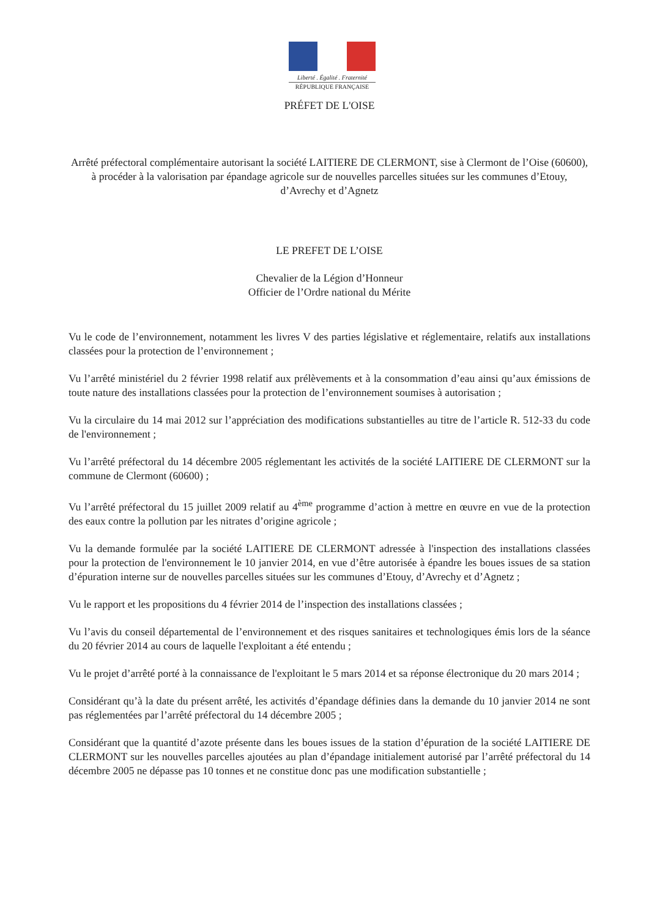Liberté . Égalité . Fraternité
RÉPUBLIQUE FRANÇAISE
PRÉFET DE L'OISE
Arrêté préfectoral complémentaire autorisant la société LAITIERE DE CLERMONT, sise à Clermont de l’Oise (60600), à procéder à la valorisation par épandage agricole sur de nouvelles parcelles situées sur les communes d’Etouy, d’Avrechy et d’Agnetz
LE PREFET DE L’OISE
Chevalier de la Légion d’Honneur
Officier de l’Ordre national du Mérite
Vu le code de l’environnement, notamment les livres V des parties législative et réglementaire, relatifs aux installations classées pour la protection de l’environnement ;
Vu l’arrêté ministériel du 2 février 1998 relatif aux prélèvements et à la consommation d’eau ainsi qu’aux émissions de toute nature des installations classées pour la protection de l’environnement soumises à autorisation ;
Vu la circulaire du 14 mai 2012 sur l’appréciation des modifications substantielles au titre de l’article R. 512-33 du code de l'environnement ;
Vu l’arrêté préfectoral du 14 décembre 2005 réglementant les activités de la société LAITIERE DE CLERMONT sur la commune de Clermont (60600) ;
Vu l’arrêté préfectoral du 15 juillet 2009 relatif au 4<sup>ème</sup> programme d’action à mettre en œuvre en vue de la protection des eaux contre la pollution par les nitrates d’origine agricole ;
Vu la demande formulée par la société LAITIERE DE CLERMONT adressée à l'inspection des installations classées pour la protection de l'environnement le 10 janvier 2014, en vue d’être autorisée à épandre les boues issues de sa station d’épuration interne sur de nouvelles parcelles situées sur les communes d’Etouy, d’Avrechy et d’Agnetz ;
Vu le rapport et les propositions du 4 février 2014 de l’inspection des installations classées ;
Vu l’avis du conseil départemental de l’environnement et des risques sanitaires et technologiques émis lors de la séance du 20 février 2014 au cours de laquelle l'exploitant a été entendu ;
Vu le projet d’arrêté porté à la connaissance de l'exploitant le 5 mars 2014 et sa réponse électronique du 20 mars 2014 ;
Considérant qu’à la date du présent arrêté, les activités d’épandage définies dans la demande du 10 janvier 2014 ne sont pas réglementées par l’arrêté préfectoral du 14 décembre 2005 ;
Considérant que la quantité d’azote présente dans les boues issues de la station d’épuration de la société LAITIERE DE CLERMONT sur les nouvelles parcelles ajoutées au plan d’épandage initialement autorisé par l’arrêté préfectoral du 14 décembre 2005 ne dépasse pas 10 tonnes et ne constitue donc pas une modification substantielle ;